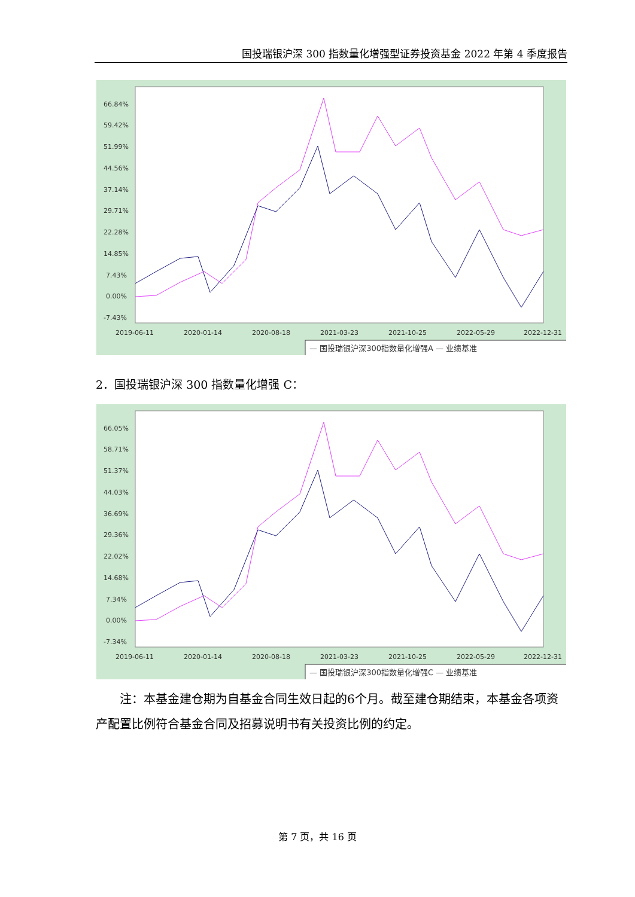国投瑞银沪深 300 指数量化增强型证券投资基金 2022 年第 4 季度报告
66.84%
59.42%
51.99%
44.56%
37.14%
29.71%
22.28%
14.85%
7.43%
0.00%
-7.43%
2019-06-11
2020-01-14
2020-08-18
2021-03-23
2021-10-25
2022-05-29
2022-12-31
— 国投瑞银沪深300指数量化增强A — 业绩基准
2．国投瑞银沪深 300 指数量化增强 C：
66.05%
58.71%
51.37%
44.03%
36.69%
29.36%
22.02%
14.68%
7.34%
0.00%
-7.34%
2019-06-11
2020-01-14
2020-08-18
2021-03-23
2021-10-25
2022-05-29
2022-12-31
— 国投瑞银沪深300指数量化增强C — 业绩基准
注：本基金建仓期为自基金合同生效日起的6个月。截至建仓期结束，本基金各项资产配置比例符合基金合同及招募说明书有关投资比例的约定。
第 7 页，共 16 页